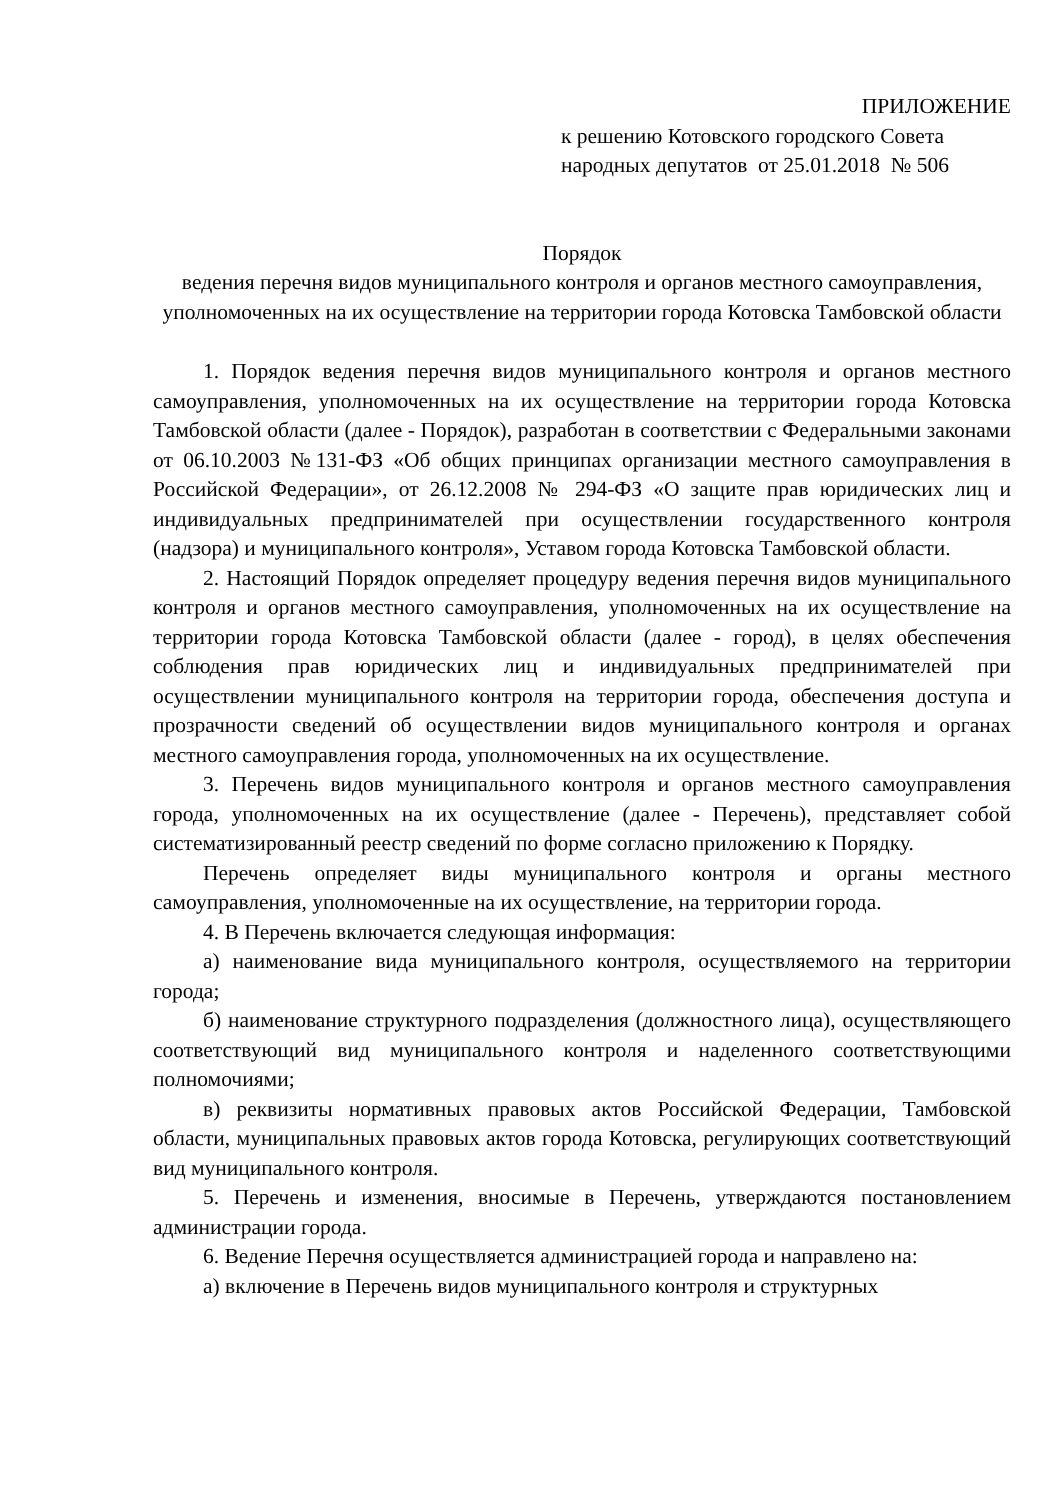ПРИЛОЖЕНИЕ
к решению Котовского городского Совета народных депутатов от 25.01.2018 № 506
Порядок
ведения перечня видов муниципального контроля и органов местного самоуправления, уполномоченных на их осуществление на территории города Котовска Тамбовской области
1. Порядок ведения перечня видов муниципального контроля и органов местного самоуправления, уполномоченных на их осуществление на территории города Котовска Тамбовской области (далее - Порядок), разработан в соответствии с Федеральными законами от 06.10.2003 №131-ФЗ «Об общих принципах организации местного самоуправления в Российской Федерации», от 26.12.2008 № 294-ФЗ «О защите прав юридических лиц и индивидуальных предпринимателей при осуществлении государственного контроля (надзора) и муниципального контроля», Уставом города Котовска Тамбовской области.
2. Настоящий Порядок определяет процедуру ведения перечня видов муниципального контроля и органов местного самоуправления, уполномоченных на их осуществление на территории города Котовска Тамбовской области (далее - город), в целях обеспечения соблюдения прав юридических лиц и индивидуальных предпринимателей при осуществлении муниципального контроля на территории города, обеспечения доступа и прозрачности сведений об осуществлении видов муниципального контроля и органах местного самоуправления города, уполномоченных на их осуществление.
3. Перечень видов муниципального контроля и органов местного самоуправления города, уполномоченных на их осуществление (далее - Перечень), представляет собой систематизированный реестр сведений по форме согласно приложению к Порядку.
Перечень определяет виды муниципального контроля и органы местного самоуправления, уполномоченные на их осуществление, на территории города.
4. В Перечень включается следующая информация:
а) наименование вида муниципального контроля, осуществляемого на территории города;
б) наименование структурного подразделения (должностного лица), осуществляющего соответствующий вид муниципального контроля и наделенного соответствующими полномочиями;
в) реквизиты нормативных правовых актов Российской Федерации, Тамбовской области, муниципальных правовых актов города Котовска, регулирующих соответствующий вид муниципального контроля.
5. Перечень и изменения, вносимые в Перечень, утверждаются постановлением администрации города.
6. Ведение Перечня осуществляется администрацией города и направлено на:
а) включение в Перечень видов муниципального контроля и структурных